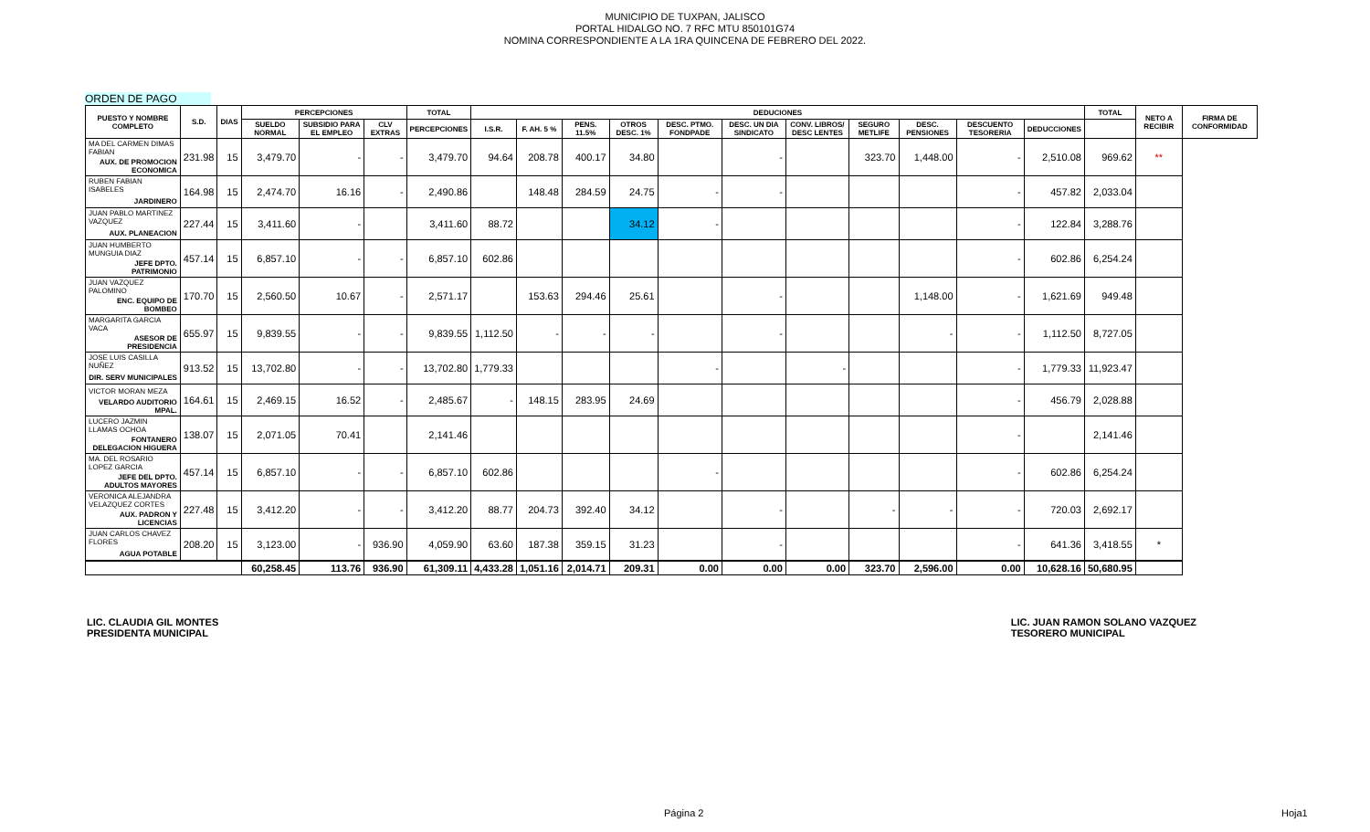MUNICIPIO DE TUXPAN, JALISCO
PORTAL HIDALGO NO. 7 RFC MTU 850101G74
NOMINA CORRESPONDIENTE A LA 1RA QUINCENA DE FEBRERO DEL 2022.
ORDEN DE PAGO
| PUESTO Y NOMBRE COMPLETO | S.D. | DIAS | PERCEPCIONES | | | TOTAL | DEDUCIONES | | | | | | | | | | | TOTAL | NETO A RECIBIR | FIRMA DE CONFORMIDAD |
| --- | --- | --- | --- | --- | --- | --- | --- | --- | --- | --- | --- | --- | --- | --- | --- | --- | --- | --- | --- | --- |
| | | | SUELDO NORMAL | SUBSIDIO PARA EL EMPLEO | CLV EXTRAS | PERCEPCIONES | I.S.R. | F. AH. 5 % | PENS. 11.5% | OTROS DESC. 1% | DESC. PTMO. FONDPADE | DESC. UN DIA SINDICATO | CONV. LIBROS/ DESC LENTES | SEGURO METLIFE | DESC. PENSIONES | DESCUENTO TESORERIA | DEDUCCIONES | | | |
| MA DEL CARMEN DIMAS FABIAN | 231.98 | 15 | 3,479.70 | - | - | 3,479.70 | 94.64 | 208.78 | 400.17 | 34.80 | | - | | 323.70 | 1,448.00 | - | 2,510.08 | 969.62 | ** | |
| AUX. DE PROMOCION ECONOMICA | | | | | | | | | | | | | | | | | | | | |
| RUBEN FABIAN ISABELES | 164.98 | 15 | 2,474.70 | 16.16 | - | 2,490.86 | | 148.48 | 284.59 | 24.75 | - | - | | | | - | 457.82 | 2,033.04 | | |
| JARDINERO | | | | | | | | | | | | | | | | | | | | |
| JUAN PABLO MARTINEZ VAZQUEZ | 227.44 | 15 | 3,411.60 | - | | 3,411.60 | 88.72 | | | 34.12 | - | | | | | - | 122.84 | 3,288.76 | | |
| AUX. PLANEACION | | | | | | | | | | | | | | | | | | | | |
| JUAN HUMBERTO MUNGUIA DIAZ | 457.14 | 15 | 6,857.10 | - | - | 6,857.10 | 602.86 | | | | | | | | | - | 602.86 | 6,254.24 | | |
| JEFE DPTO. PATRIMONIO | | | | | | | | | | | | | | | | | | | | |
| JUAN VAZQUEZ PALOMINO | 170.70 | 15 | 2,560.50 | 10.67 | - | 2,571.17 | | 153.63 | 294.46 | 25.61 | | - | | | 1,148.00 | - | 1,621.69 | 949.48 | | |
| ENC. EQUIPO DE BOMBEO | | | | | | | | | | | | | | | | | | | | |
| MARGARITA GARCIA VACA | 655.97 | 15 | 9,839.55 | - | - | 9,839.55 | 1,112.50 | - | - | - | | - | | | - | - | 1,112.50 | 8,727.05 | | |
| ASESOR DE PRESIDENCIA | | | | | | | | | | | | | | | | | | | | |
| JOSE LUIS CASILLA NUÑEZ | 913.52 | 15 | 13,702.80 | - | - | 13,702.80 | 1,779.33 | | | | - | | - | | | - | 1,779.33 | 11,923.47 | | |
| DIR. SERV MUNICIPALES | | | | | | | | | | | | | | | | | | | | |
| VICTOR MORAN MEZA | 164.61 | 15 | 2,469.15 | 16.52 | - | 2,485.67 | - | 148.15 | 283.95 | 24.69 | | | | | | - | 456.79 | 2,028.88 | | |
| VELARDO AUDITORIO MPAL. | | | | | | | | | | | | | | | | | | | | |
| LUCERO JAZMIN LLAMAS OCHOA | 138.07 | 15 | 2,071.05 | 70.41 | | 2,141.46 | | | | | | | | | | - | | 2,141.46 | | |
| FONTANERO DELEGACION HIGUERA | | | | | | | | | | | | | | | | | | | | |
| MA. DEL ROSARIO LOPEZ GARCIA | 457.14 | 15 | 6,857.10 | - | - | 6,857.10 | 602.86 | | | | - | | | | | - | 602.86 | 6,254.24 | | |
| JEFE DEL DPTO. ADULTOS MAYORES | | | | | | | | | | | | | | | | | | | | |
| VERONICA ALEJANDRA VELAZQUEZ CORTES | 227.48 | 15 | 3,412.20 | - | - | 3,412.20 | 88.77 | 204.73 | 392.40 | 34.12 | | - | | - | - | - | 720.03 | 2,692.17 | | |
| AUX. PADRON Y LICENCIAS | | | | | | | | | | | | | | | | | | | | |
| JUAN CARLOS CHAVEZ FLORES | 208.20 | 15 | 3,123.00 | - | 936.90 | 4,059.90 | 63.60 | 187.38 | 359.15 | 31.23 | | - | | | | - | 641.36 | 3,418.55 | * | |
| AGUA POTABLE | | | | | | | | | | | | | | | | | | | | |
| | | | 60,258.45 | 113.76 | 936.90 | 61,309.11 | 4,433.28 | 1,051.16 | 2,014.71 | 209.31 | 0.00 | 0.00 | 0.00 | 323.70 | 2,596.00 | 0.00 | 10,628.16 | 50,680.95 | | |
LIC. CLAUDIA GIL MONTES
PRESIDENTA MUNICIPAL
LIC. JUAN RAMON SOLANO VAZQUEZ
TESORERO MUNICIPAL
Página 2 Hoja1